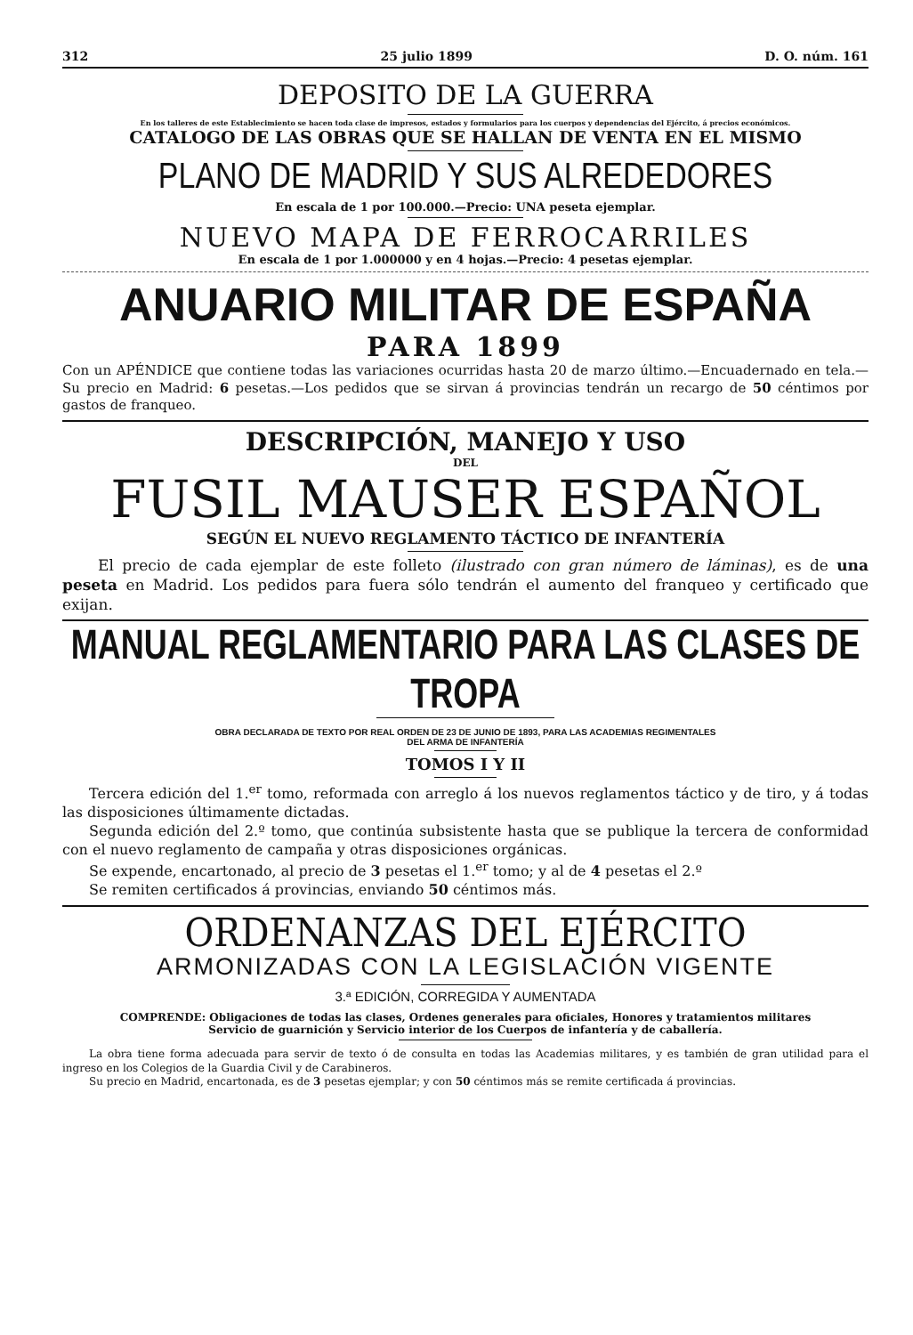312 25 julio 1899 D. O. núm. 161
DEPOSITO DE LA GUERRA
En los talleres de este Establecimiento se hacen toda clase de impresos, estados y formularios para los cuerpos y dependencias del Ejército, á precios económicos.
CATALOGO DE LAS OBRAS QUE SE HALLAN DE VENTA EN EL MISMO
PLANO DE MADRID Y SUS ALREDEDORES
En escala de 1 por 100.000.—Precio: UNA peseta ejemplar.
NUEVO MAPA DE FERROCARRILES
En escala de 1 por 1.000000 y en 4 hojas.—Precio: 4 pesetas ejemplar.
ANUARIO MILITAR DE ESPAÑA
PARA 1899
Con un APÉNDICE que contiene todas las variaciones ocurridas hasta 20 de marzo último.—Encuadernado en tela.—Su precio en Madrid: 6 pesetas.—Los pedidos que se sirvan á provincias tendrán un recargo de 50 céntimos por gastos de franqueo.
DESCRIPCIÓN, MANEJO Y USO
DEL
FUSIL MAUSER ESPAÑOL
SEGÚN EL NUEVO REGLAMENTO TÁCTICO DE INFANTERÍA
El precio de cada ejemplar de este folleto (ilustrado con gran número de láminas), es de una peseta en Madrid. Los pedidos para fuera sólo tendrán el aumento del franqueo y certificado que exijan.
MANUAL REGLAMENTARIO PARA LAS CLASES DE TROPA
OBRA DECLARADA DE TEXTO POR REAL ORDEN DE 23 DE JUNIO DE 1893, PARA LAS ACADEMIAS REGIMENTALES
DEL ARMA DE INFANTERÍA
TOMOS I Y II
Tercera edición del 1.<sup>er</sup> tomo, reformada con arreglo á los nuevos reglamentos táctico y de tiro, y á todas las disposiciones últimamente dictadas.
Segunda edición del 2.º tomo, que continúa subsistente hasta que se publique la tercera de conformidad con el nuevo reglamento de campaña y otras disposiciones orgánicas.
Se expende, encartonado, al precio de 3 pesetas el 1.<sup>er</sup> tomo; y al de 4 pesetas el 2.º
Se remiten certificados á provincias, enviando 50 céntimos más.
ORDENANZAS DEL EJÉRCITO
ARMONIZADAS CON LA LEGISLACIÓN VIGENTE
3.ª EDICIÓN, CORREGIDA Y AUMENTADA
COMPRENDE: Obligaciones de todas las clases, Ordenes generales para oficiales, Honores y tratamientos militares
Servicio de guarnición y Servicio interior de los Cuerpos de infantería y de caballería.
La obra tiene forma adecuada para servir de texto ó de consulta en todas las Academias militares, y es también de gran utilidad para el ingreso en los Colegios de la Guardia Civil y de Carabineros.
Su precio en Madrid, encartonada, es de 3 pesetas ejemplar; y con 50 céntimos más se remite certificada á provincias.